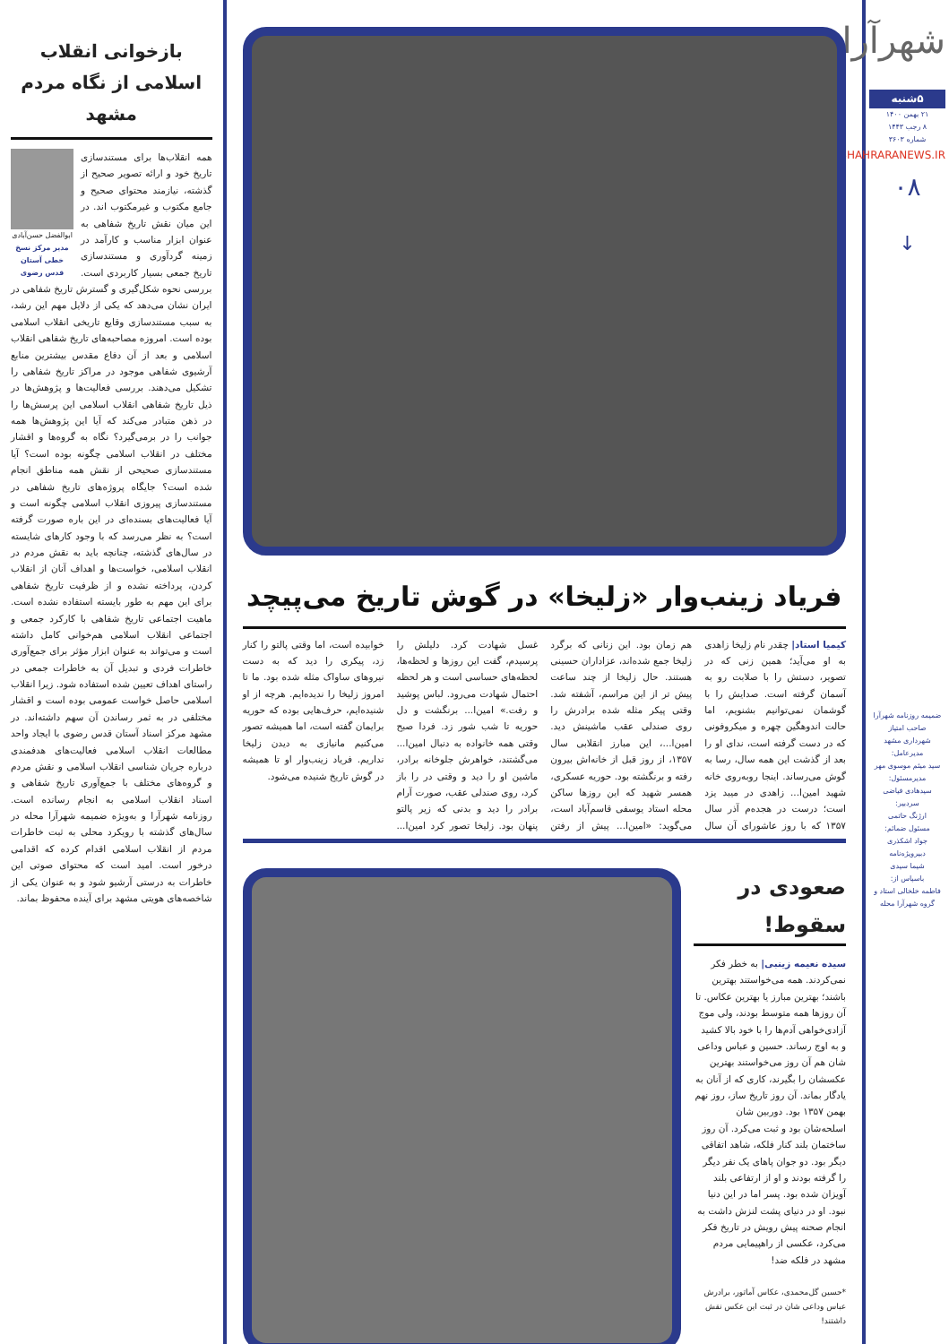شهرآرا
۵شنبه
۲۱ بهمن ۱۴۰۰
۸ رجب ۱۴۴۳
شماره ۳۶۰۳
SHAHRARANEWS.IR
۰۸
↓
ضمیمه روزنامه شهرآرا
صاحب امتیاز
شهرداری مشهد
مدیرعامل:
سید میثم موسوی مهر
مدیرمسئول:
سیدهادی فیاضی
سردبیر:
ارژنگ حاتمی
مسئول ضمائم:
جواد اشکذری
دبیرویژه‌نامه
شیما سیدی
باسپاس از:
فاطمه خلخالی استاد و گروه شهرآرا محله
فریاد زینب‌وار «زلیخا» در گوش تاریخ می‌پیچد
کیمیا استاد| چقدر نام زلیخا زاهدی به او می‌آید؛ همین زنی که در تصویر، دستش را با صلابت رو به آسمان گرفته است. صدایش را با گوشمان نمی‌توانیم بشنویم، اما حالت اندوهگین چهره و میکروفونی که در دست گرفته است، ندای او را بعد از گذشت این همه سال، رسا به گوش می‌رساند. اینجا روبه‌روی خانه شهید امین‌ا... زاهدی در میبد یزد است؛ درست در هجده‌م آذر سال ۱۳۵۷ که با روز عاشورای آن سال هم زمان بود. این زنانی که برگرد زلیخا جمع شده‌اند، عزاداران حسینی هستند. حال زلیخا از چند ساعت پیش تر از این مراسم، آشفته شد. وقتی پیکر مثله شده برادرش را روی صندلی عقب ماشینش دید. امین‌ا...، این مبارز انقلابی سال ۱۳۵۷، از روز قبل از خانه‌اش بیرون رفته و برنگشته بود. حوریه عسکری، همسر شهید که این روزها ساکن محله استاد یوسفی قاسم‌آباد است، می‌گوید: «امین‌ا... پیش از رفتن غسل شهادت کرد. دلیلش را پرسیدم، گفت این روزها و لحظه‌ها، لحظه‌های حساسی است و هر لحظه احتمال شهادت می‌رود. لباس پوشید و رفت.» امین‌ا... برنگشت و دل حوریه تا شب شور زد. فردا صبح وقتی همه خانواده به دنبال امین‌ا... می‌گشتند، خواهرش جلوخانه برادر، ماشین او را دید و وقتی در را باز کرد، روی صندلی عقب، صورت آرام برادر را دید و بدنی که زیر پالتو پنهان بود. زلیخا تصور کرد امین‌ا... خوابیده است، اما وقتی پالتو را کنار زد، پیکری را دید که به دست نیروهای ساواک مثله شده بود. ما تا امروز زلیخا را ندیده‌ایم. هرچه از او شنیده‌ایم، حرف‌هایی بوده که حوریه برایمان گفته است، اما همیشه تصور می‌کنیم مانیازی به دیدن زلیخا نداریم. فریاد زینب‌وار او تا همیشه در گوش تاریخ شنیده می‌شود.
صعودی در سقوط!
سیده نعیمه زینبی| به خطر فکر نمی‌کردند. همه می‌خواستند بهترین باشند؛ بهترین مبارز یا بهترین عکاس. تا آن روزها همه متوسط بودند، ولی موج آزادی‌خواهی آدم‌ها را با خود بالا کشید و به اوج رساند. حسین و عباس وداعی شان هم آن روز می‌خواستند بهترین عکسشان را بگیرند، کاری که از آنان به یادگار بماند. آن روز تاریخ ساز، روز نهم بهمن ۱۳۵۷ بود. دوربین شان اسلحه‌شان بود و ثبت می‌کرد. آن روز ساختمان بلند کنار فلکه، شاهد اتفاقی دیگر بود. دو جوان پاهای یک نفر دیگر را گرفته بودند و او از ارتفاعی بلند آویزان شده بود. پسر اما در این دنیا نبود. او در دنیای پشت لنزش داشت به انجام صحنه پیش رویش در تاریخ فکر می‌کرد، عکسی از راهپیمایی مردم مشهد در فلکه ضد!
*حسین گل‌محمدی، عکاس آماتور، برادرش عباس وداعی شان در ثبت این عکس نقش داشتند!
بازخوانی انقلاب اسلامی از نگاه مردم مشهد
ابوالفضل حسن‌آبادی
مدیر مرکز نسخ خطی آستان قدس رضوی
همه انقلاب‌ها برای مستندسازی تاریخ خود و ارائه تصویر صحیح از گذشته، نیازمند محتوای صحیح و جامع مکتوب و غیرمکتوب اند. در این میان نقش تاریخ شفاهی به عنوان ابزار مناسب و کارآمد در زمینه گردآوری و مستندسازی تاریخ جمعی بسیار کاربردی است. بررسی نحوه شکل‌گیری و گسترش تاریخ شفاهی در ایران نشان می‌دهد که یکی از دلایل مهم این رشد، به سبب مستندسازی وقایع تاریخی انقلاب اسلامی بوده است. امروزه مصاحبه‌های تاریخ شفاهی انقلاب اسلامی و بعد از آن دفاع مقدس بیشترین منابع آرشیوی شفاهی موجود در مراکز تاریخ شفاهی را تشکیل می‌دهند. بررسی فعالیت‌ها و پژوهش‌ها در ذیل تاریخ شفاهی انقلاب اسلامی این پرسش‌ها را در ذهن متبادر می‌کند که آیا این پژوهش‌ها همه جوانب را در برمی‌گیرد؟ نگاه به گروه‌ها و اقشار مختلف در انقلاب اسلامی چگونه بوده است؟ آیا مستندسازی صحیحی از نقش همه مناطق انجام شده است؟ جایگاه پروژه‌های تاریخ شفاهی در مستندسازی پیروزی انقلاب اسلامی چگونه است و آیا فعالیت‌های بسنده‌ای در این باره صورت گرفته است؟ به نظر می‌رسد که با وجود کارهای شایسته در سال‌های گذشته، چنانچه باید به نقش مردم در انقلاب اسلامی، خواست‌ها و اهداف آنان از انقلاب کردن، پرداخته نشده و از ظرفیت تاریخ شفاهی برای این مهم به طور بایسته استفاده نشده است. ماهیت اجتماعی تاریخ شفاهی با کارکرد جمعی و اجتماعی انقلاب اسلامی هم‌خوانی کامل داشته است و می‌تواند به عنوان ابزار مؤثر برای جمع‌آوری خاطرات فردی و تبدیل آن به خاطرات جمعی در راستای اهداف تعیین شده استفاده شود. زیرا انقلاب اسلامی حاصل خواست عمومی بوده است و اقشار مختلفی در به ثمر رساندن آن سهم داشته‌اند. در مشهد مرکز اسناد آستان قدس رضوی با ایجاد واحد مطالعات انقلاب اسلامی فعالیت‌های هدفمندی درباره جریان شناسی انقلاب اسلامی و نقش مردم و گروه‌های مختلف با جمع‌آوری تاریخ شفاهی و اسناد انقلاب اسلامی به انجام رسانده است. روزنامه شهرآرا و به‌ویژه ضمیمه شهرآرا محله در سال‌های گذشته با رویکرد محلی به ثبت خاطرات مردم از انقلاب اسلامی اقدام کرده که اقدامی درخور است. امید است که محتوای صوتی این خاطرات به درستی آرشیو شود و به عنوان یکی از شاخصه‌های هویتی مشهد برای آینده محفوظ بماند.